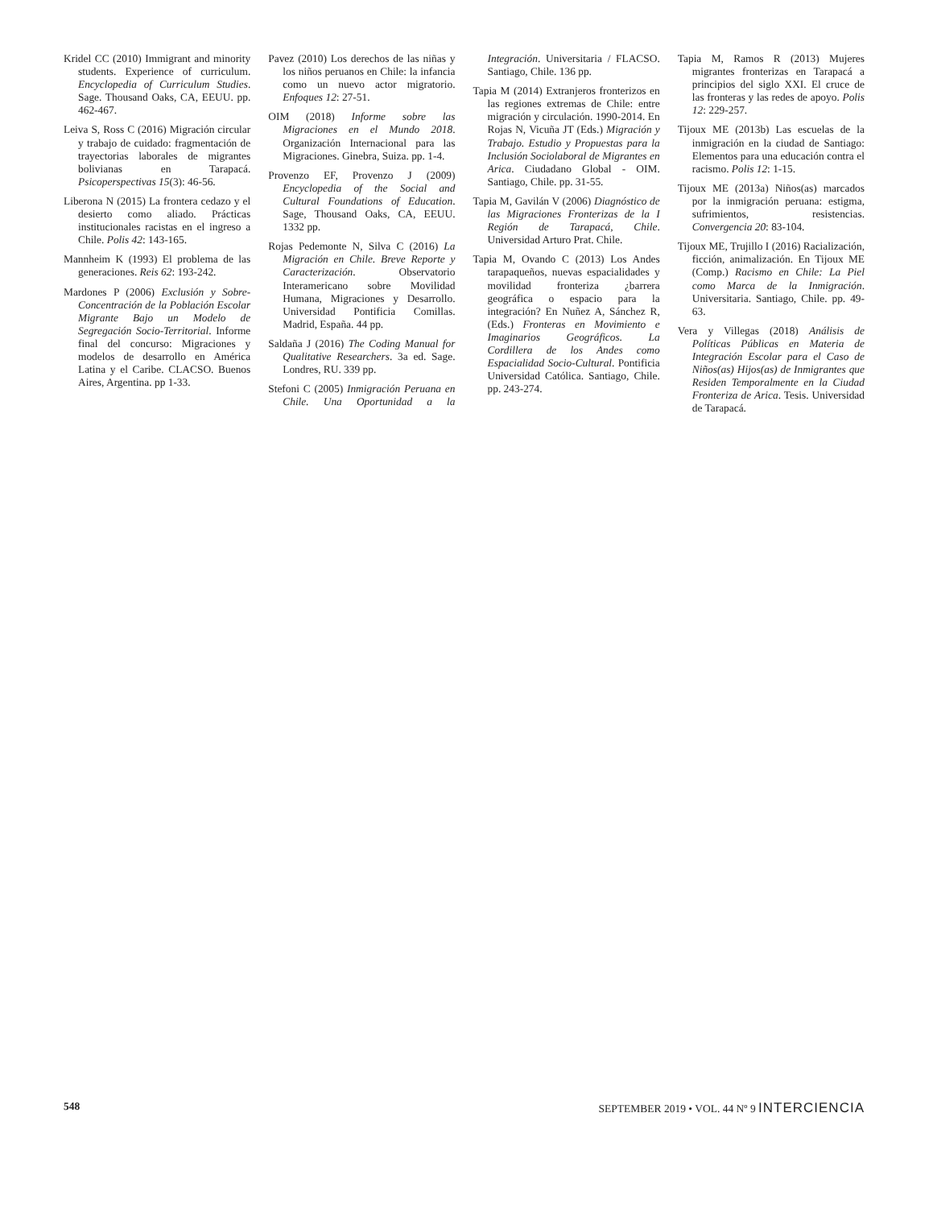Kridel CC (2010) Immigrant and minority students. Experience of curriculum. Encyclopedia of Curriculum Studies. Sage. Thousand Oaks, CA, EEUU. pp. 462-467.
Leiva S, Ross C (2016) Migración circular y trabajo de cuidado: fragmentación de trayectorias laborales de migrantes bolivianas en Tarapacá. Psicoperspectivas 15(3): 46-56.
Liberona N (2015) La frontera cedazo y el desierto como aliado. Prácticas institucionales racistas en el ingreso a Chile. Polis 42: 143-165.
Mannheim K (1993) El problema de las generaciones. Reis 62: 193-242.
Mardones P (2006) Exclusión y Sobre-Concentración de la Población Escolar Migrante Bajo un Modelo de Segregación Socio-Territorial. Informe final del concurso: Migraciones y modelos de desarrollo en América Latina y el Caribe. CLACSO. Buenos Aires, Argentina. pp 1-33.
Pavez (2010) Los derechos de las niñas y los niños peruanos en Chile: la infancia como un nuevo actor migratorio. Enfoques 12: 27-51.
OIM (2018) Informe sobre las Migraciones en el Mundo 2018. Organización Internacional para las Migraciones. Ginebra, Suiza. pp. 1-4.
Provenzo EF, Provenzo J (2009) Encyclopedia of the Social and Cultural Foundations of Education. Sage, Thousand Oaks, CA, EEUU. 1332 pp.
Rojas Pedemonte N, Silva C (2016) La Migración en Chile. Breve Reporte y Caracterización. Observatorio Interamericano sobre Movilidad Humana, Migraciones y Desarrollo. Universidad Pontificia Comillas. Madrid, España. 44 pp.
Saldaña J (2016) The Coding Manual for Qualitative Researchers. 3a ed. Sage. Londres, RU. 339 pp.
Stefoni C (2005) Inmigración Peruana en Chile. Una Oportunidad a la Integración. Universitaria / FLACSO. Santiago, Chile. 136 pp.
Tapia M (2014) Extranjeros fronterizos en las regiones extremas de Chile: entre migración y circulación. 1990-2014. En Rojas N, Vicuña JT (Eds.) Migración y Trabajo. Estudio y Propuestas para la Inclusión Sociolaboral de Migrantes en Arica. Ciudadano Global - OIM. Santiago, Chile. pp. 31-55.
Tapia M, Gavilán V (2006) Diagnóstico de las Migraciones Fronterizas de la I Región de Tarapacá, Chile. Universidad Arturo Prat. Chile.
Tapia M, Ovando C (2013) Los Andes tarapaqueños, nuevas espacialidades y movilidad fronteriza ¿barrera geográfica o espacio para la integración? En Nuñez A, Sánchez R, (Eds.) Fronteras en Movimiento e Imaginarios Geográficos. La Cordillera de los Andes como Espacialidad Socio-Cultural. Pontificia Universidad Católica. Santiago, Chile. pp. 243-274.
Tapia M, Ramos R (2013) Mujeres migrantes fronterizas en Tarapacá a principios del siglo XXI. El cruce de las fronteras y las redes de apoyo. Polis 12: 229-257.
Tijoux ME (2013b) Las escuelas de la inmigración en la ciudad de Santiago: Elementos para una educación contra el racismo. Polis 12: 1-15.
Tijoux ME (2013a) Niños(as) marcados por la inmigración peruana: estigma, sufrimientos, resistencias. Convergencia 20: 83-104.
Tijoux ME, Trujillo I (2016) Racialización, ficción, animalización. En Tijoux ME (Comp.) Racismo en Chile: La Piel como Marca de la Inmigración. Universitaria. Santiago, Chile. pp. 49-63.
Vera y Villegas (2018) Análisis de Políticas Públicas en Materia de Integración Escolar para el Caso de Niños(as) Hijos(as) de Inmigrantes que Residen Temporalmente en la Ciudad Fronteriza de Arica. Tesis. Universidad de Tarapacá.
548 SEPTEMBER 2019 • VOL. 44 Nº 9 INTERCIENCIA